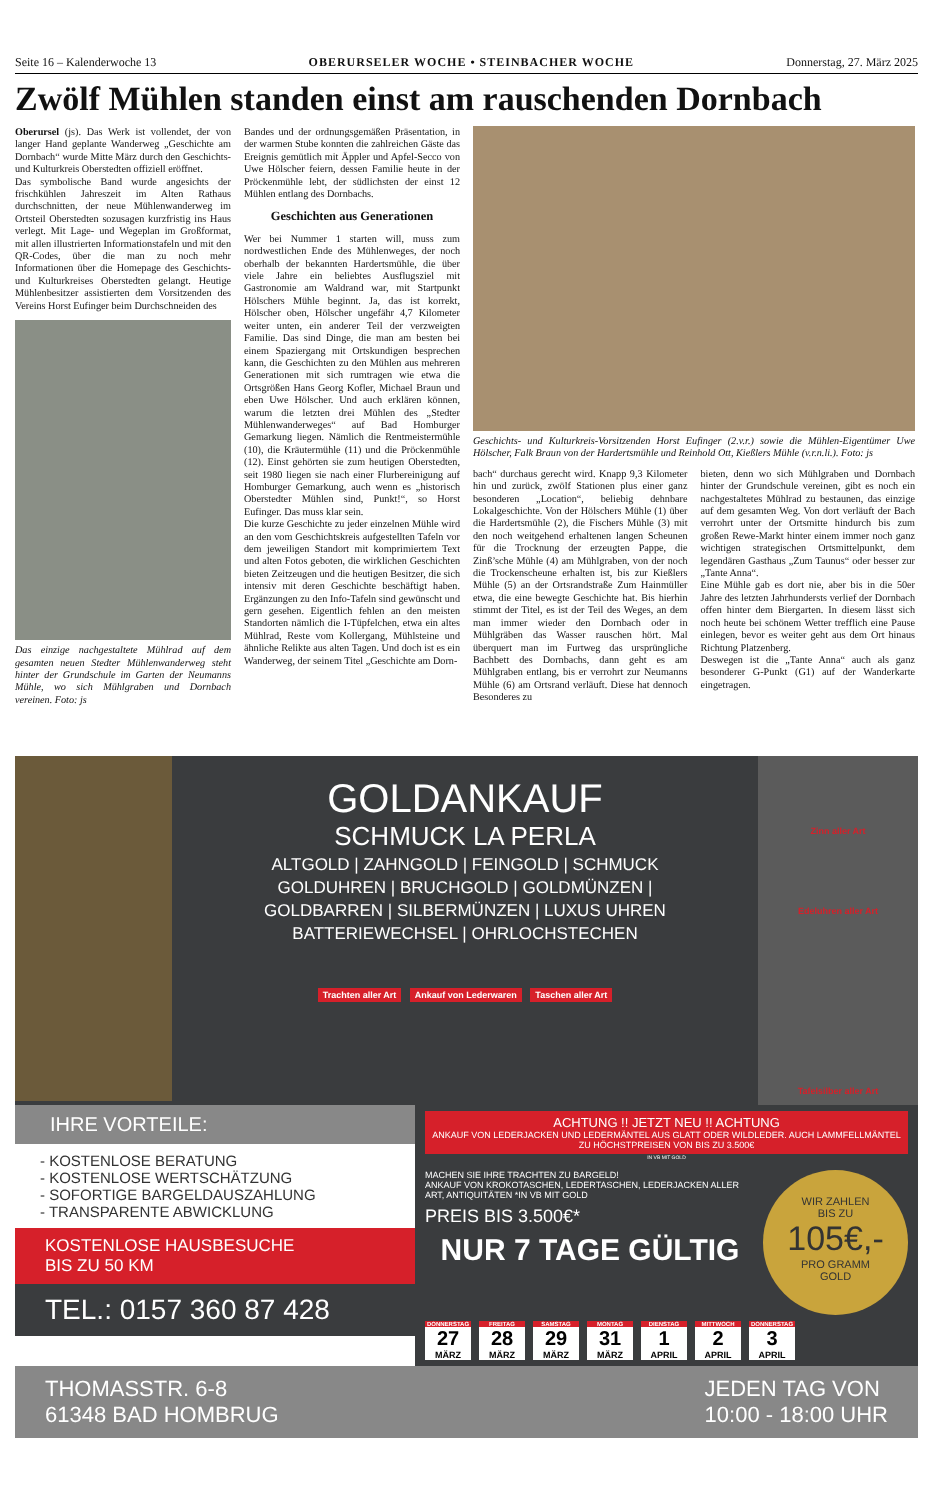Seite 16 – Kalenderwoche 13 OBERURSELER WOCHE • STEINBACHER WOCHE Donnerstag, 27. März 2025
Zwölf Mühlen standen einst am rauschenden Dornbach
Oberursel (js). Das Werk ist vollendet, der von langer Hand geplante Wanderweg „Geschichte am Dornbach“ wurde Mitte März durch den Geschichts- und Kulturkreis Oberstedten offiziell eröffnet.
Das symbolische Band wurde angesichts der frischkühlen Jahreszeit im Alten Rathaus durchschnitten, der neue Mühlenwanderweg im Ortsteil Oberstedten sozusagen kurzfristig ins Haus verlegt. Mit Lage- und Wegeplan im Großformat, mit allen illustrierten Informationstafeln und mit den QR-Codes, über die man zu noch mehr Informationen über die Homepage des Geschichts- und Kulturkreises Oberstedten gelangt. Heutige Mühlenbesitzer assistierten dem Vorsitzenden des Vereins Horst Eufinger beim Durchschneiden des
Das einzige nachgestaltete Mühlrad auf dem gesamten neuen Stedter Mühlenwanderweg steht hinter der Grundschule im Garten der Neumanns Mühle, wo sich Mühlgraben und Dornbach vereinen. Foto: js
Bandes und der ordnungsgemäßen Präsentation, in der warmen Stube konnten die zahlreichen Gäste das Ereignis gemütlich mit Äppler und Apfel-Secco von Uwe Hölscher feiern, dessen Familie heute in der Pröckenmühle lebt, der südlichsten der einst 12 Mühlen entlang des Dornbachs.
Geschichten aus Generationen
Wer bei Nummer 1 starten will, muss zum nordwestlichen Ende des Mühlenweges, der noch oberhalb der bekannten Hardertsmühle, die über viele Jahre ein beliebtes Ausflugsziel mit Gastronomie am Waldrand war, mit Startpunkt Hölschers Mühle beginnt. Ja, das ist korrekt, Hölscher oben, Hölscher ungefähr 4,7 Kilometer weiter unten, ein anderer Teil der verzweigten Familie. Das sind Dinge, die man am besten bei einem Spaziergang mit Ortskundigen besprechen kann, die Geschichten zu den Mühlen aus mehreren Generationen mit sich rumtragen wie etwa die Ortsgrößen Hans Georg Kofler, Michael Braun und eben Uwe Hölscher. Und auch erklären können, warum die letzten drei Mühlen des „Stedter Mühlenwanderweges“ auf Bad Homburger Gemarkung liegen. Nämlich die Rentmeistermühle (10), die Kräutermühle (11) und die Pröckenmühle (12). Einst gehörten sie zum heutigen Oberstedten, seit 1980 liegen sie nach einer Flurbereinigung auf Homburger Gemarkung, auch wenn es „historisch Oberstedter Mühlen sind, Punkt!“, so Horst Eufinger. Das muss klar sein.
Die kurze Geschichte zu jeder einzelnen Mühle wird an den vom Geschichtskreis aufgestellten Tafeln vor dem jeweiligen Standort mit komprimiertem Text und alten Fotos geboten, die wirklichen Geschichten bieten Zeitzeugen und die heutigen Besitzer, die sich intensiv mit deren Geschichte beschäftigt haben. Ergänzungen zu den Info-Tafeln sind gewünscht und gern gesehen. Eigentlich fehlen an den meisten Standorten nämlich die I-Tüpfelchen, etwa ein altes Mühlrad, Reste vom Kollergang, Mühlsteine und ähnliche Relikte aus alten Tagen. Und doch ist es ein Wanderweg, der seinem Titel „Geschichte am Dorn-
Geschichts- und Kulturkreis-Vorsitzenden Horst Eufinger (2.v.r.) sowie die Mühlen-Eigentümer Uwe Hölscher, Falk Braun von der Hardertsmühle und Reinhold Ott, Kießlers Mühle (v.r.n.li.). Foto: js
bach“ durchaus gerecht wird. Knapp 9,3 Kilometer hin und zurück, zwölf Stationen plus einer ganz besonderen „Location“, beliebig dehnbare Lokalgeschichte. Von der Hölschers Mühle (1) über die Hardertsmühle (2), die Fischers Mühle (3) mit den noch weitgehend erhaltenen langen Scheunen für die Trocknung der erzeugten Pappe, die Zinß’sche Mühle (4) am Mühlgraben, von der noch die Trockenscheune erhalten ist, bis zur Kießlers Mühle (5) an der Ortsrandstraße Zum Hainmüller etwa, die eine bewegte Geschichte hat. Bis hierhin stimmt der Titel, es ist der Teil des Weges, an dem man immer wieder den Dornbach oder in Mühlgräben das Wasser rauschen hört. Mal überquert man im Furtweg das ursprüngliche Bachbett des Dornbachs, dann geht es am Mühlgraben entlang, bis er verrohrt zur Neumanns Mühle (6) am Ortsrand verläuft. Diese hat dennoch Besonderes zu
bieten, denn wo sich Mühlgraben und Dornbach hinter der Grundschule vereinen, gibt es noch ein nachgestaltetes Mühlrad zu bestaunen, das einzige auf dem gesamten Weg. Von dort verläuft der Bach verrohrt unter der Ortsmitte hindurch bis zum großen Rewe-Markt hinter einem immer noch ganz wichtigen strategischen Ortsmittelpunkt, dem legendären Gasthaus „Zum Taunus“ oder besser zur „Tante Anna“.
Eine Mühle gab es dort nie, aber bis in die 50er Jahre des letzten Jahrhundersts verlief der Dornbach offen hinter dem Biergarten. In diesem lässt sich noch heute bei schönem Wetter trefflich eine Pause einlegen, bevor es weiter geht aus dem Ort hinaus Richtung Platzenberg.
Deswegen ist die „Tante Anna“ auch als ganz besonderer G-Punkt (G1) auf der Wanderkarte eingetragen.
GOLDANKAUF
SCHMUCK LA PERLA
ALTGOLD | ZAHNGOLD | FEINGOLD | SCHMUCK
GOLDUHREN | BRUCHGOLD | GOLDMÜNZEN |
GOLDBARREN | SILBERMÜNZEN | LUXUS UHREN
BATTERIEWECHSEL | OHRLOCHSTECHEN
Trachten aller Art Ankauf von Lederwaren Taschen aller Art
Zinn aller Art
Edeluhren aller Art
Tafelsilber aller Art
IHRE VORTEILE:
- KOSTENLOSE BERATUNG
- KOSTENLOSE WERTSCHÄTZUNG
- SOFORTIGE BARGELDAUSZAHLUNG
- TRANSPARENTE ABWICKLUNG
KOSTENLOSE HAUSBESUCHE
BIS ZU 50 KM
TEL.: 0157 360 87 428
ACHTUNG !! JETZT NEU !! ACHTUNG
ANKAUF VON LEDERJACKEN UND LEDERMÄNTEL AUS GLATT ODER WILDLEDER. AUCH LAMMFELLMÄNTEL ZU HÖCHSTPREISEN VON BIS ZU 3.500€
IN VB MIT GOLD
MACHEN SIE IHRE TRACHTEN ZU BARGELD!
ANKAUF VON KROKOTASCHEN, LEDERTASCHEN, LEDERJACKEN ALLER ART, ANTIQUITÄTEN *IN VB MIT GOLD
PREIS BIS 3.500€*
NUR 7 TAGE GÜLTIG
WIR ZAHLEN
BIS ZU
105€,-
PRO GRAMM
GOLD
DONNERSTAG
27
MÄRZ
FREITAG
28
MÄRZ
SAMSTAG
29
MÄRZ
MONTAG
31
MÄRZ
DIENSTAG
1
APRIL
MITTWOCH
2
APRIL
DONNERSTAG
3
APRIL
THOMASSTR. 6-8
61348 BAD HOMBRUG
JEDEN TAG VON
10:00 - 18:00 UHR